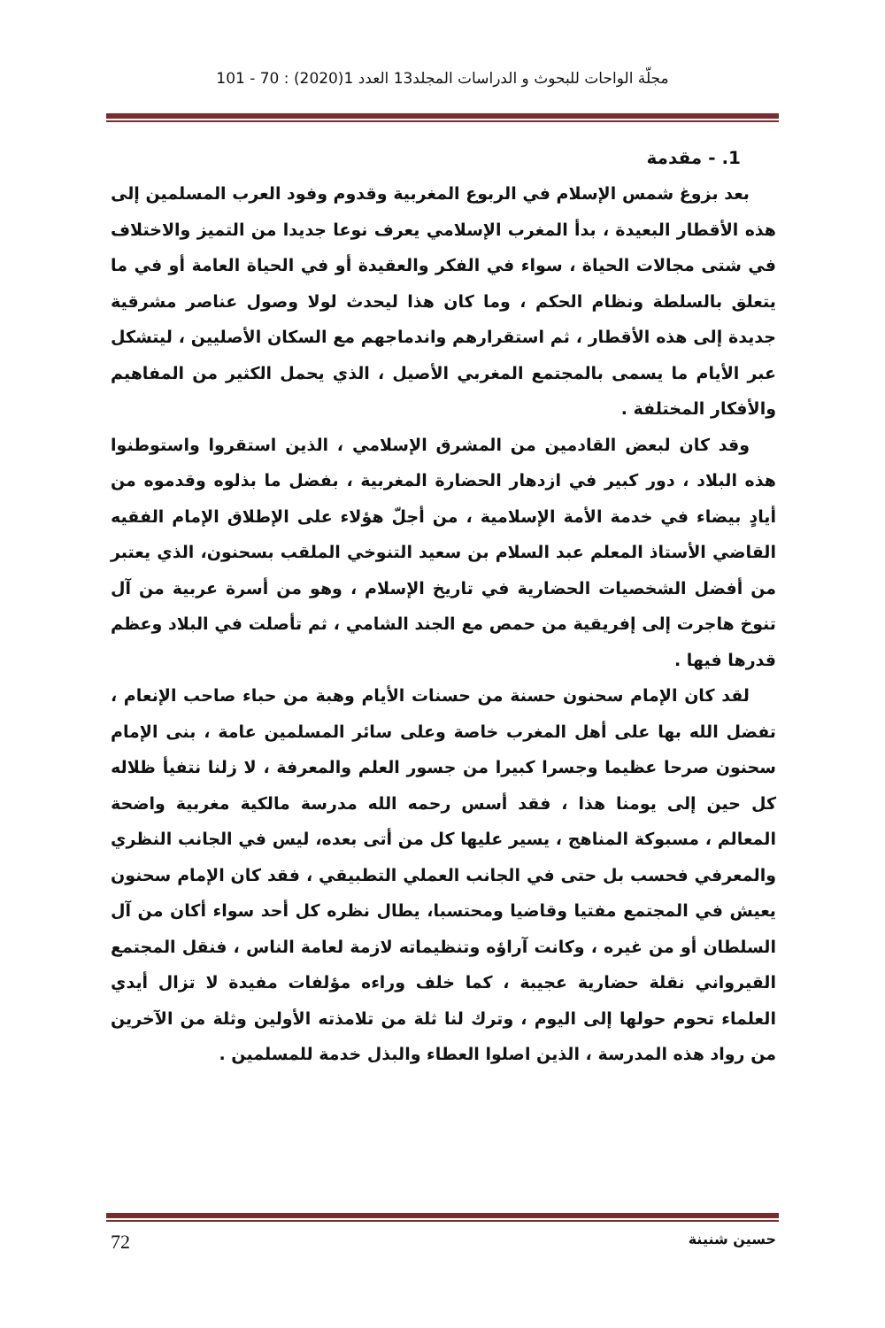مجلّة الواحات للبحوث و الدراسات المجلد13 العدد 1(2020) : 70 - 101
1. - مقدمة
بعد بزوغ شمس الإسلام في الربوع المغربية وقدوم وفود العرب المسلمين إلى هذه الأقطار البعيدة ، بدأ المغرب الإسلامي يعرف نوعا جديدا من التميز والاختلاف في شتى مجالات الحياة ، سواء في الفكر والعقيدة أو في الحياة العامة أو في ما يتعلق بالسلطة ونظام الحكم ، وما كان هذا ليحدث لولا وصول عناصر مشرقية جديدة إلى هذه الأقطار ، ثم استقرارهم واندماجهم مع السكان الأصليين ، ليتشكل عبر الأيام ما يسمى بالمجتمع المغربي الأصيل ، الذي يحمل الكثير من المفاهيم والأفكار المختلفة .
وقد كان لبعض القادمين من المشرق الإسلامي ، الذين استقروا واستوطنوا هذه البلاد ، دور كبير في ازدهار الحضارة المغربية ، بفضل ما بذلوه وقدموه من أيادٍ بيضاء في خدمة الأمة الإسلامية ، من أجلّ هؤلاء على الإطلاق الإمام الفقيه القاضي الأستاذ المعلم عبد السلام بن سعيد التنوخي الملقب بسحنون، الذي يعتبر من أفضل الشخصيات الحضارية في تاريخ الإسلام ، وهو من أسرة عربية من آل تنوخ هاجرت إلى إفريقية من حمص مع الجند الشامي ، ثم تأصلت في البلاد وعظم قدرها فيها .
لقد كان الإمام سحنون حسنة من حسنات الأيام وهبة من حباء صاحب الإنعام ، تفضل الله بها على أهل المغرب خاصة وعلى سائر المسلمين عامة ، بنى الإمام سحنون صرحا عظيما وجسرا كبيرا من جسور العلم والمعرفة ، لا زلنا نتفيأ ظلاله كل حين إلى يومنا هذا ، فقد أسس رحمه الله مدرسة مالكية مغربية واضحة المعالم ، مسبوكة المناهج ، يسير عليها كل من أتى بعده، ليس في الجانب النظري والمعرفي فحسب بل حتى في الجانب العملي التطبيقي ، فقد كان الإمام سحنون يعيش في المجتمع مفتيا وقاضيا ومحتسبا، يطال نظره كل أحد سواء أكان من آل السلطان أو من غيره ، وكانت آراؤه وتنظيماته لازمة لعامة الناس ، فنقل المجتمع القيرواني نقلة حضارية عجيبة ، كما خلف وراءه مؤلفات مفيدة لا تزال أيدي العلماء تحوم حولها إلى اليوم ، وترك لنا ثلة من تلامذته الأولين وثلة من الآخرين من رواد هذه المدرسة ، الذين اصلوا العطاء والبذل خدمة للمسلمين .
حسين شنينة 72